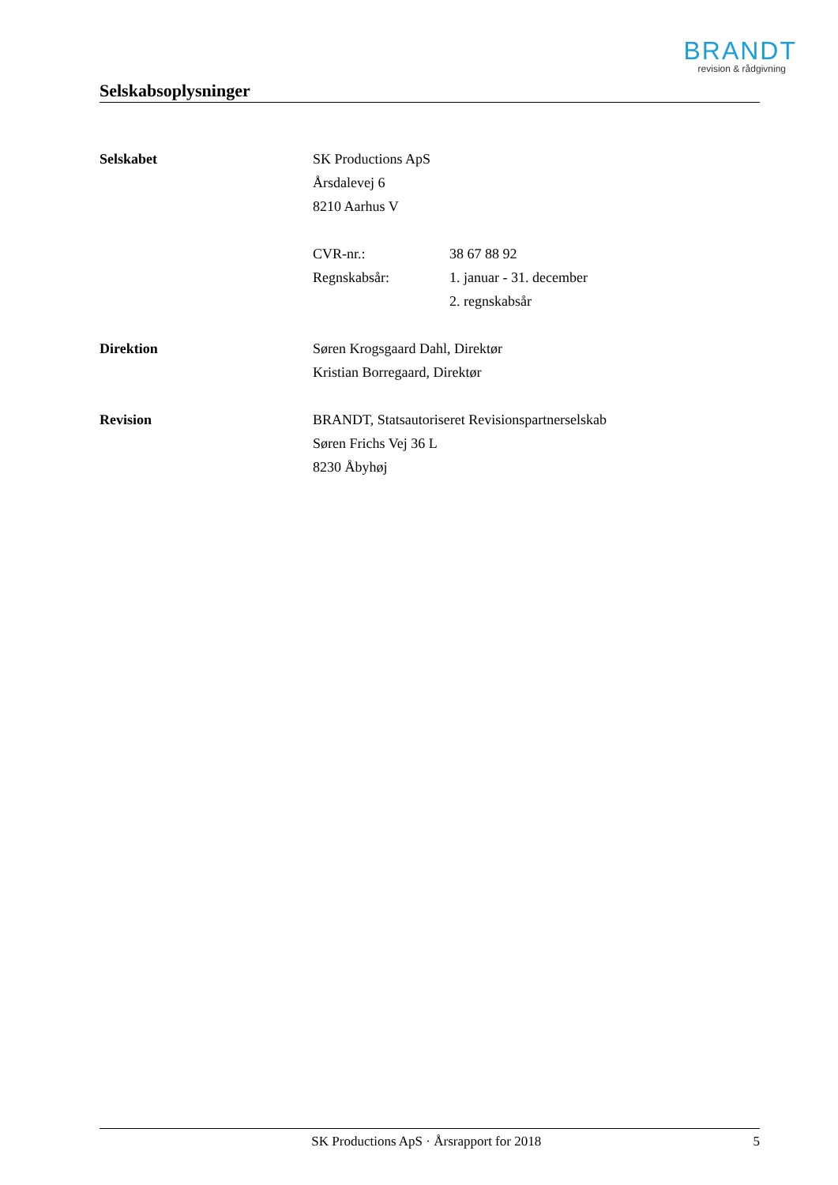BRANDT
revision & rådgivning
Selskabsoplysninger
Selskabet SK Productions ApS
Årsdalevej 6
8210 Aarhus V
CVR-nr.:
Regnskabsår:
38 67 88 92
1. januar - 31. december
2. regnskabsår
Direktion Søren Krogsgaard Dahl, Direktør
Kristian Borregaard, Direktør
Revision BRANDT, Statsautoriseret Revisionspartnerselskab
Søren Frichs Vej 36 L
8230 Åbyhøj
SK Productions ApS · Årsrapport for 2018
5